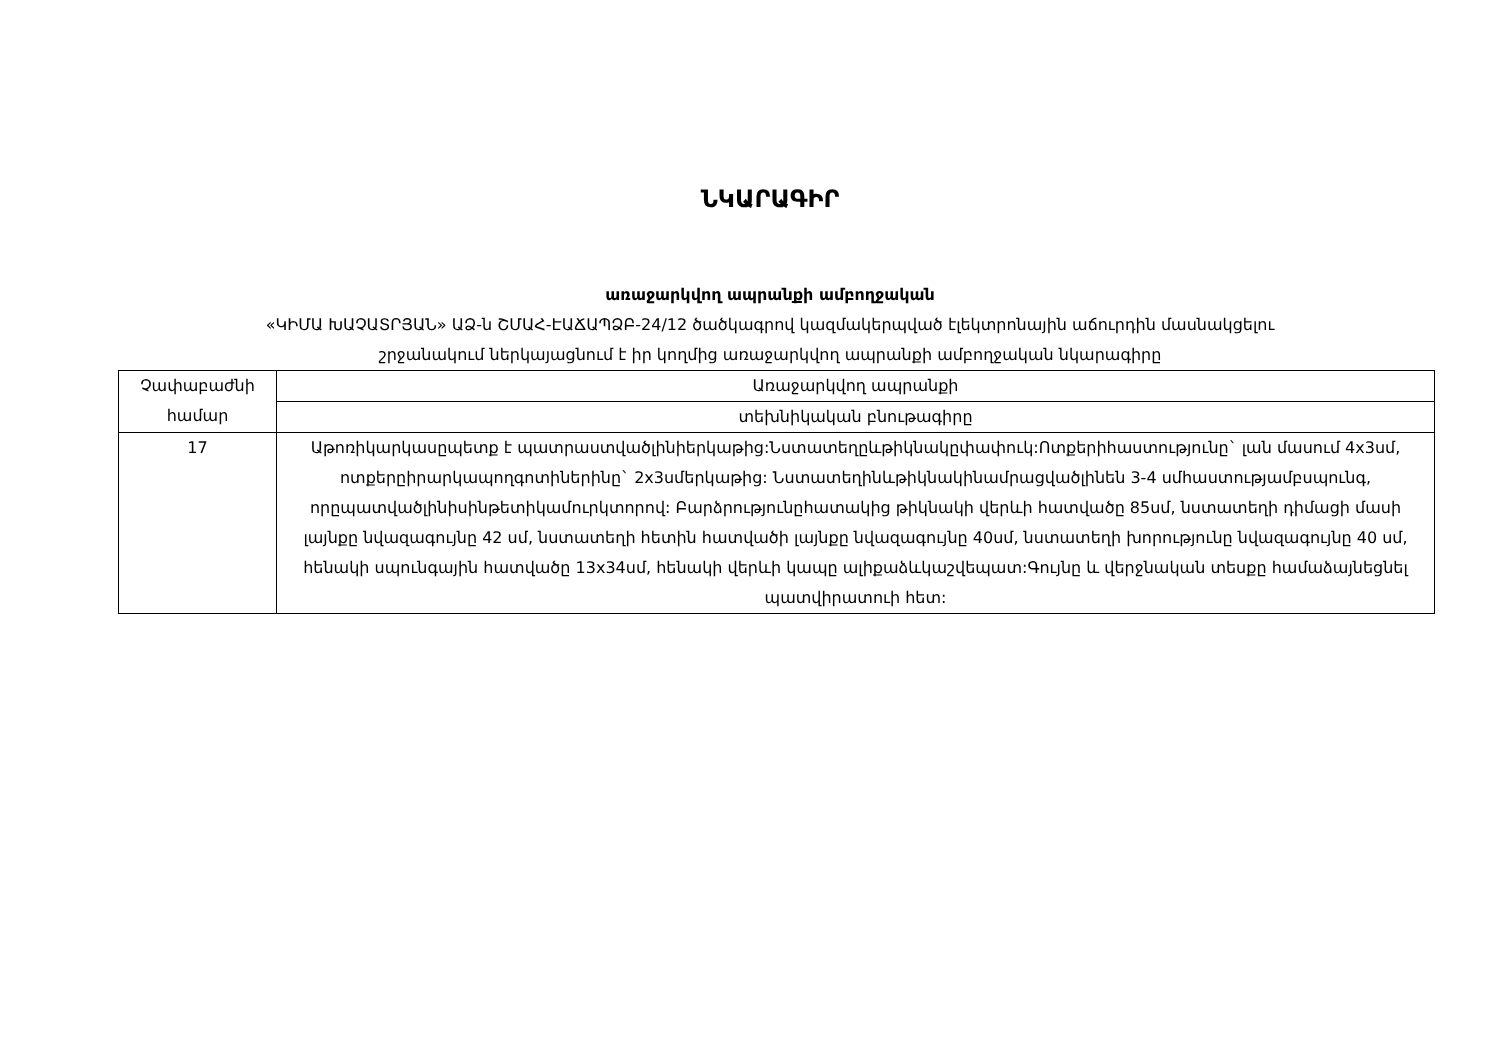ՆԿԱՐԱԳԻՐ
առաջարկվող ապրանքի ամբողջական
«ԿԻՄԱ ԽԱՉԱՏՐՅԱՆ» ԱՁ-ն ՇՄԱՀ-ԷԱՃԱՊՁԲ-24/12 ծածկագրով կազմակերպված էլեկտրոնային աճուրդին մասնակցելու
շրջանակում ներկայացնում է իր կողմից առաջարկվող ապրանքի ամբողջական նկարագիրը
| Չափաբաժնի համար | Առաջարկվող ապրանքի |
| | տեխնիկական բնութագիրը |
| 17 | Աթոռիկարկասըպետք է պատրաստվածլինիերկաթից:Նստատեղըևթիկնակըփափուկ:Ոտքերիհաստությունը` լան մասում 4x3սմ, ոտքերըիրարկապողգոտիներինը` 2x3սմերկաթից: Նստատեղինևթիկնակինամրացվածլինեն 3-4 սմհաստությամբսպունգ, որըպատվածլինիսինթետիկամուրկտորով: Բարձրությունըհատակից թիկնակի վերևի հատվածը 85սմ, նստատեղի դիմացի մասի լայնքը նվազագույնը 42 սմ, նստատեղի հետին հատվածի լայնքը նվազագույնը 40սմ, նստատեղի խորությունը նվազագույնը 40 սմ, հենակի սպունգային հատվածը 13x34սմ, հենակի վերևի կապը ալիքաձևկաշվեպատ:Գույնը և վերջնական տեսքը համաձայնեցնել պատվիրատուի հետ: |